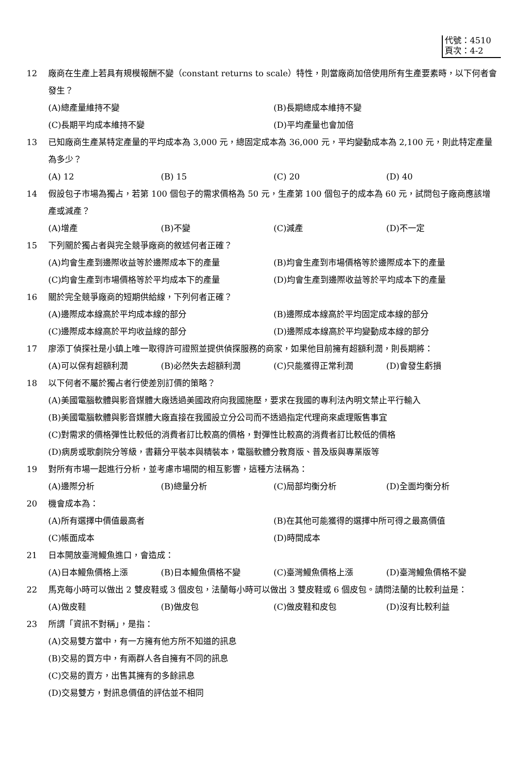代號：4510
頁次：4-2
12 廠商在生產上若具有規模報酬不變（constant returns to scale）特性，則當廠商加倍使用所有生產要素時，以下何者會發生？
(A)總產量維持不變 (B)長期總成本維持不變 (C)長期平均成本維持不變 (D)平均產量也會加倍
13 已知廠商生產某特定產量的平均成本為 3,000 元，總固定成本為 36,000 元，平均變動成本為 2,100 元，則此特定產量為多少？
(A) 12 (B) 15 (C) 20 (D) 40
14 假設包子市場為獨占，若第 100 個包子的需求價格為 50 元，生產第 100 個包子的成本為 60 元，試問包子廠商應該增產或減產？
(A)增產 (B)不變 (C)減產 (D)不一定
15 下列關於獨占者與完全競爭廠商的敘述何者正確？
(A)均會生產到邊際收益等於邊際成本下的產量 (B)均會生產到市場價格等於邊際成本下的產量 (C)均會生產到市場價格等於平均成本下的產量 (D)均會生產到邊際收益等於平均成本下的產量
16 關於完全競爭廠商的短期供給線，下列何者正確？
(A)邊際成本線高於平均成本線的部分 (B)邊際成本線高於平均固定成本線的部分 (C)邊際成本線高於平均收益線的部分 (D)邊際成本線高於平均變動成本線的部分
17 廖添丁偵探社是小鎮上唯一取得許可證照並提供偵探服務的商家，如果他目前擁有超額利潤，則長期將：
(A)可以保有超額利潤 (B)必然失去超額利潤 (C)只能獲得正常利潤 (D)會發生虧損
18 以下何者不屬於獨占者行使差別訂價的策略？
(A)美國電腦軟體與影音媒體大廠透過美國政府向我國施壓，要求在我國的專利法內明文禁止平行輸入 (B)美國電腦軟體與影音媒體大廠直接在我國設立分公司而不透過指定代理商來處理販售事宜 (C)對需求的價格彈性比較低的消費者訂比較高的價格，對彈性比較高的消費者訂比較低的價格 (D)病房或歌劇院分等級，書籍分平裝本與精裝本，電腦軟體分教育版、普及版與專業版等
19 對所有市場一起進行分析，並考慮市場間的相互影響，這種方法稱為：
(A)邊際分析 (B)總量分析 (C)局部均衡分析 (D)全面均衡分析
20 機會成本為：
(A)所有選擇中價值最高者 (B)在其他可能獲得的選擇中所可得之最高價值 (C)帳面成本 (D)時間成本
21 日本開放臺灣鰻魚進口，會造成：
(A)日本鰻魚價格上漲 (B)日本鰻魚價格不變 (C)臺灣鰻魚價格上漲 (D)臺灣鰻魚價格不變
22 馬克每小時可以做出 2 雙皮鞋或 3 個皮包，法蘭每小時可以做出 3 雙皮鞋或 6 個皮包。請問法蘭的比較利益是：
(A)做皮鞋 (B)做皮包 (C)做皮鞋和皮包 (D)沒有比較利益
23 所謂「資訊不對稱」，是指：
(A)交易雙方當中，有一方擁有他方所不知道的訊息 (B)交易的買方中，有兩群人各自擁有不同的訊息 (C)交易的賣方，出售其擁有的多餘訊息 (D)交易雙方，對訊息價值的評估並不相同